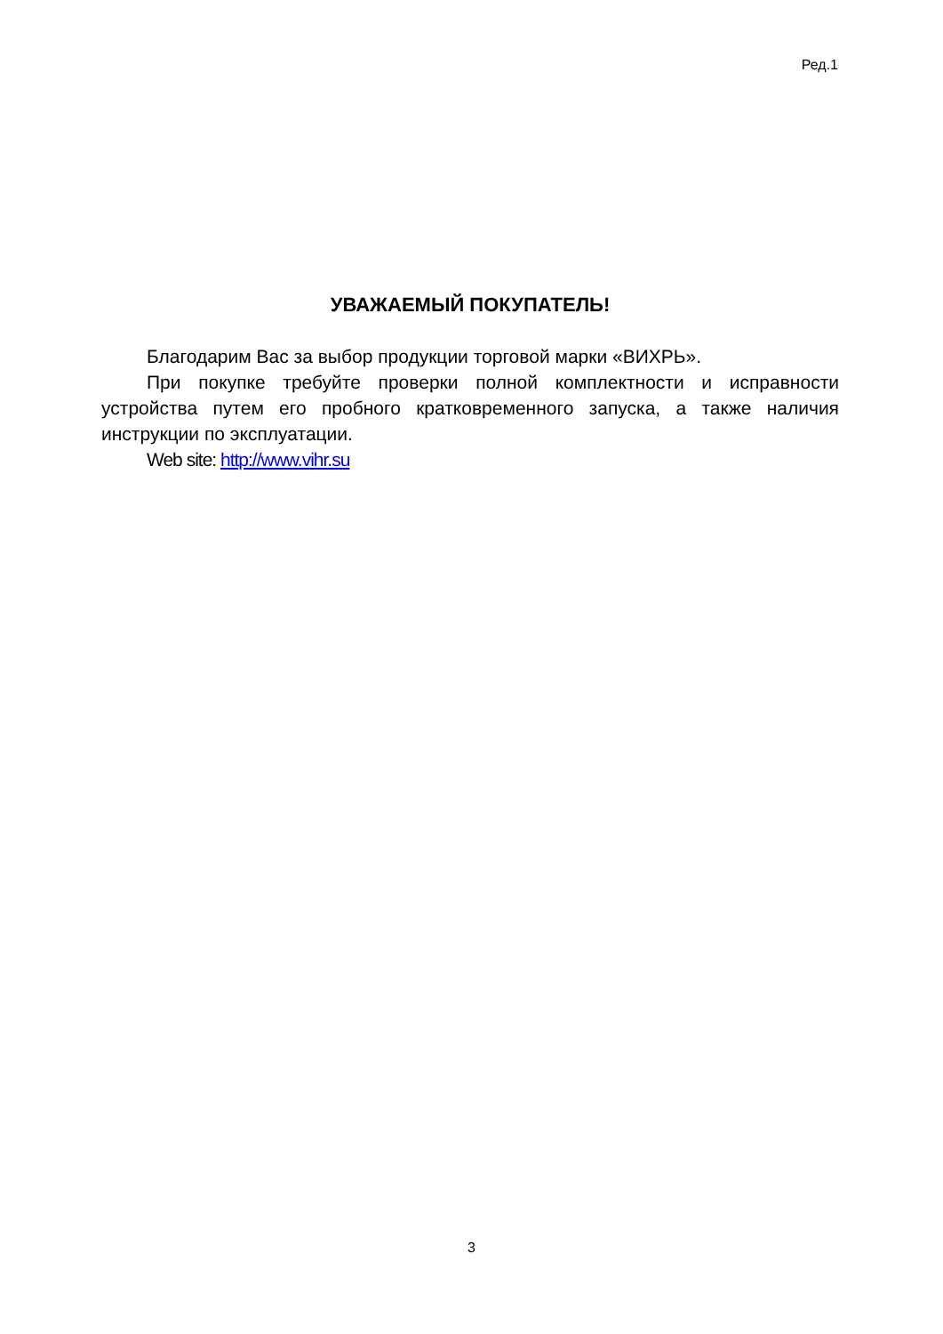Ред.1
УВАЖАЕМЫЙ ПОКУПАТЕЛЬ!
Благодарим Вас за выбор продукции торговой марки «ВИХРЬ».
При покупке требуйте проверки полной комплектности и исправности устройства путем его пробного кратковременного запуска, а также наличия инструкции по эксплуатации.
Web site: http://www.vihr.su
3